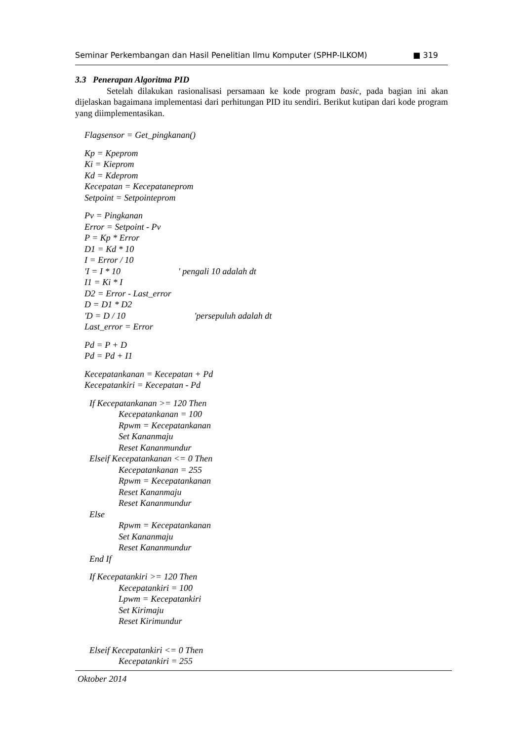Seminar Perkembangan dan Hasil Penelitian Ilmu Komputer (SPHP-ILKOM) ■ 319
3.3 Penerapan Algoritma PID
Setelah dilakukan rasionalisasi persamaan ke kode program basic, pada bagian ini akan dijelaskan bagaimana implementasi dari perhitungan PID itu sendiri. Berikut kutipan dari kode program yang diimplementasikan.
Flagsensor = Get_pingkanan()
Kp = Kpeprom
Ki = Kieprom
Kd = Kdeprom
Kecepatan = Kecepataneprom
Setpoint = Setpointeprom
Pv = Pingkanan
Error = Setpoint - Pv
P = Kp * Error
D1 = Kd * 10
I = Error / 10
'I = I * 10 ' pengali 10 adalah dt
I1 = Ki * I
D2 = Error - Last_error
D = D1 * D2
'D = D / 10 'persepuluh adalah dt
Last_error = Error
Pd = P + D
Pd = Pd + I1
Kecepatankanan = Kecepatan + Pd
Kecepatankiri = Kecepatan - Pd
If Kecepatankanan >= 120 Then
Kecepatankanan = 100
Rpwm = Kecepatankanan
Set Kananmaju
Reset Kananmundur
Elseif Kecepatankanan <= 0 Then
Kecepatankanan = 255
Rpwm = Kecepatankanan
Reset Kananmaju
Reset Kananmundur
Else
Rpwm = Kecepatankanan
Set Kananmaju
Reset Kananmundur
End If
If Kecepatankiri >= 120 Then
Kecepatankiri = 100
Lpwm = Kecepatankiri
Set Kirimaju
Reset Kirimundur
Elseif Kecepatankiri <= 0 Then
Kecepatankiri = 255
Oktober 2014